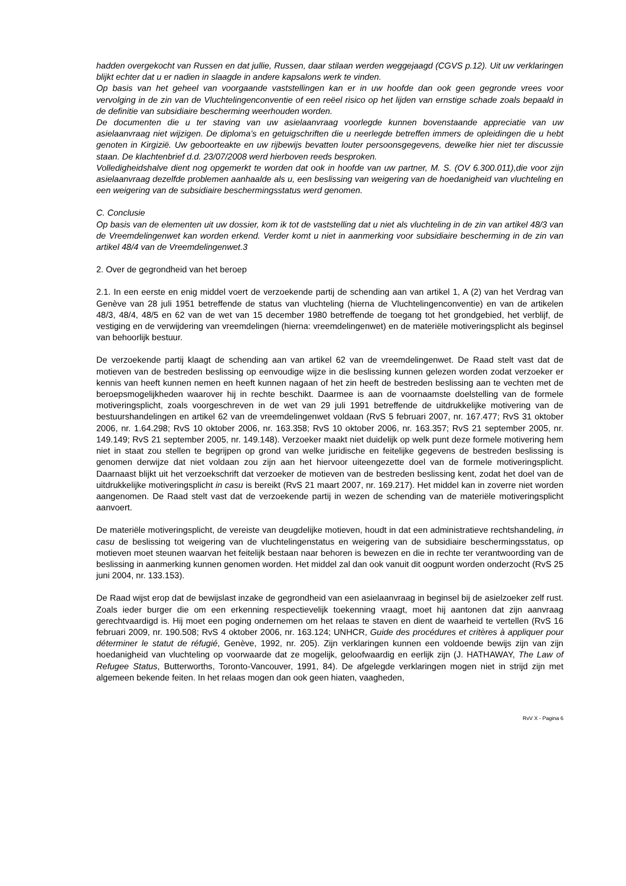hadden overgekocht van Russen en dat jullie, Russen, daar stilaan werden weggejaagd (CGVS p.12). Uit uw verklaringen blijkt echter dat u er nadien in slaagde in andere kapsalons werk te vinden.
Op basis van het geheel van voorgaande vaststellingen kan er in uw hoofde dan ook geen gegronde vrees voor vervolging in de zin van de Vluchtelingenconventie of een reëel risico op het lijden van ernstige schade zoals bepaald in de definitie van subsidiaire bescherming weerhouden worden.
De documenten die u ter staving van uw asielaanvraag voorlegde kunnen bovenstaande appreciatie van uw asielaanvraag niet wijzigen. De diploma’s en getuigschriften die u neerlegde betreffen immers de opleidingen die u hebt genoten in Kirgizië. Uw geboorteakte en uw rijbewijs bevatten louter persoonsgegevens, dewelke hier niet ter discussie staan. De klachtenbrief d.d. 23/07/2008 werd hierboven reeds besproken.
Volledigheidshalve dient nog opgemerkt te worden dat ook in hoofde van uw partner, M. S. (OV 6.300.011),die voor zijn asielaanvraag dezelfde problemen aanhaalde als u, een beslissing van weigering van de hoedanigheid van vluchteling en een weigering van de subsidiaire beschermingsstatus werd genomen.
C. Conclusie
Op basis van de elementen uit uw dossier, kom ik tot de vaststelling dat u niet als vluchteling in de zin van artikel 48/3 van de Vreemdelingenwet kan worden erkend. Verder komt u niet in aanmerking voor subsidiaire bescherming in de zin van artikel 48/4 van de Vreemdelingenwet.3
2. Over de gegrondheid van het beroep
2.1. In een eerste en enig middel voert de verzoekende partij de schending aan van artikel 1, A (2) van het Verdrag van Genève van 28 juli 1951 betreffende de status van vluchteling (hierna de Vluchtelingenconventie) en van de artikelen 48/3, 48/4, 48/5 en 62 van de wet van 15 december 1980 betreffende de toegang tot het grondgebied, het verblijf, de vestiging en de verwijdering van vreemdelingen (hierna: vreemdelingenwet) en de materiële motiveringsplicht als beginsel van behoorlijk bestuur.
De verzoekende partij klaagt de schending aan van artikel 62 van de vreemdelingenwet. De Raad stelt vast dat de motieven van de bestreden beslissing op eenvoudige wijze in die beslissing kunnen gelezen worden zodat verzoeker er kennis van heeft kunnen nemen en heeft kunnen nagaan of het zin heeft de bestreden beslissing aan te vechten met de beroepsmogelijkheden waarover hij in rechte beschikt. Daarmee is aan de voornaamste doelstelling van de formele motiveringsplicht, zoals voorgeschreven in de wet van 29 juli 1991 betreffende de uitdrukkelijke motivering van de bestuurshandelingen en artikel 62 van de vreemdelingenwet voldaan (RvS 5 februari 2007, nr. 167.477; RvS 31 oktober 2006, nr. 1.64.298; RvS 10 oktober 2006, nr. 163.358; RvS 10 oktober 2006, nr. 163.357; RvS 21 september 2005, nr. 149.149; RvS 21 september 2005, nr. 149.148). Verzoeker maakt niet duidelijk op welk punt deze formele motivering hem niet in staat zou stellen te begrijpen op grond van welke juridische en feitelijke gegevens de bestreden beslissing is genomen derwijze dat niet voldaan zou zijn aan het hiervoor uiteengezette doel van de formele motiveringsplicht. Daarnaast blijkt uit het verzoekschrift dat verzoeker de motieven van de bestreden beslissing kent, zodat het doel van de uitdrukkelijke motiveringsplicht in casu is bereikt (RvS 21 maart 2007, nr. 169.217). Het middel kan in zoverre niet worden aangenomen. De Raad stelt vast dat de verzoekende partij in wezen de schending van de materiële motiveringsplicht aanvoert.
De materiële motiveringsplicht, de vereiste van deugdelijke motieven, houdt in dat een administratieve rechtshandeling, in casu de beslissing tot weigering van de vluchtelingenstatus en weigering van de subsidiaire beschermingsstatus, op motieven moet steunen waarvan het feitelijk bestaan naar behoren is bewezen en die in rechte ter verantwoording van de beslissing in aanmerking kunnen genomen worden. Het middel zal dan ook vanuit dit oogpunt worden onderzocht (RvS 25 juni 2004, nr. 133.153).
De Raad wijst erop dat de bewijslast inzake de gegrondheid van een asielaanvraag in beginsel bij de asielzoeker zelf rust. Zoals ieder burger die om een erkenning respectievelijk toekenning vraagt, moet hij aantonen dat zijn aanvraag gerechtvaardigd is. Hij moet een poging ondernemen om het relaas te staven en dient de waarheid te vertellen (RvS 16 februari 2009, nr. 190.508; RvS 4 oktober 2006, nr. 163.124; UNHCR, Guide des procédures et critères à appliquer pour déterminer le statut de réfugié, Genève, 1992, nr. 205). Zijn verklaringen kunnen een voldoende bewijs zijn van zijn hoedanigheid van vluchteling op voorwaarde dat ze mogelijk, geloofwaardig en eerlijk zijn (J. HATHAWAY, The Law of Refugee Status, Butterworths, Toronto-Vancouver, 1991, 84). De afgelegde verklaringen mogen niet in strijd zijn met algemeen bekende feiten. In het relaas mogen dan ook geen hiaten, vaagheden,
RvV X - Pagina 6